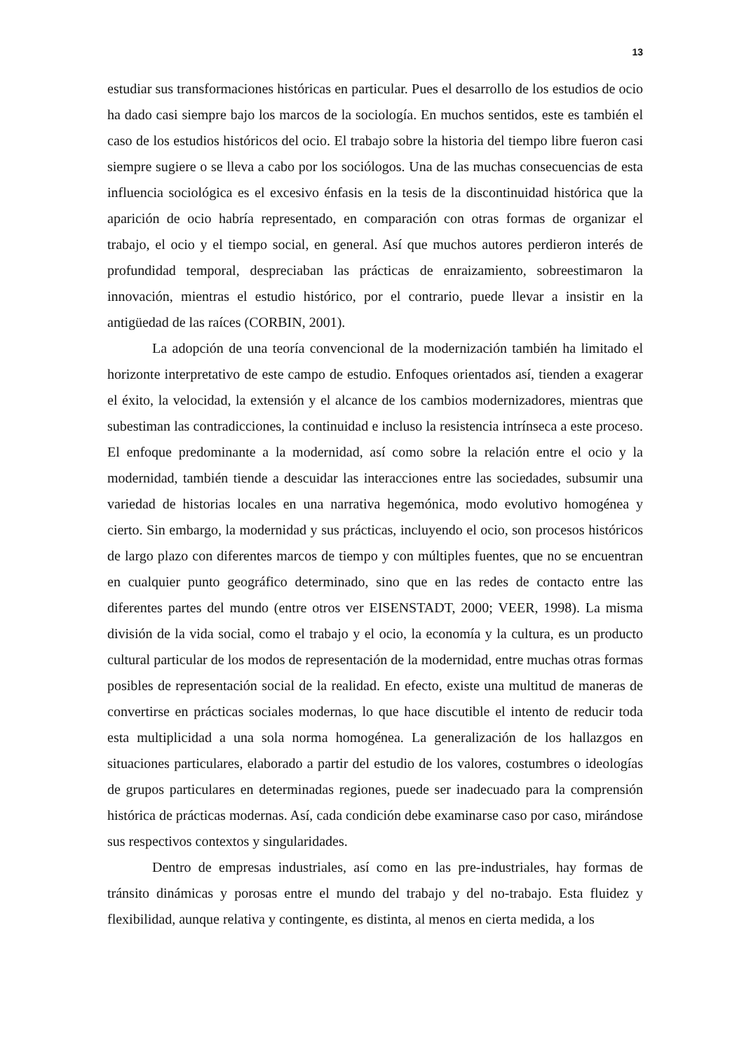13
estudiar sus transformaciones históricas en particular. Pues el desarrollo de los estudios de ocio ha dado casi siempre bajo los marcos de la sociología. En muchos sentidos, este es también el caso de los estudios históricos del ocio. El trabajo sobre la historia del tiempo libre fueron casi siempre sugiere o se lleva a cabo por los sociólogos. Una de las muchas consecuencias de esta influencia sociológica es el excesivo énfasis en la tesis de la discontinuidad histórica que la aparición de ocio habría representado, en comparación con otras formas de organizar el trabajo, el ocio y el tiempo social, en general. Así que muchos autores perdieron interés de profundidad temporal, despreciaban las prácticas de enraizamiento, sobreestimaron la innovación, mientras el estudio histórico, por el contrario, puede llevar a insistir en la antigüedad de las raíces (CORBIN, 2001).
La adopción de una teoría convencional de la modernización también ha limitado el horizonte interpretativo de este campo de estudio. Enfoques orientados así, tienden a exagerar el éxito, la velocidad, la extensión y el alcance de los cambios modernizadores, mientras que subestiman las contradicciones, la continuidad e incluso la resistencia intrínseca a este proceso. El enfoque predominante a la modernidad, así como sobre la relación entre el ocio y la modernidad, también tiende a descuidar las interacciones entre las sociedades, subsumir una variedad de historias locales en una narrativa hegemónica, modo evolutivo homogénea y cierto. Sin embargo, la modernidad y sus prácticas, incluyendo el ocio, son procesos históricos de largo plazo con diferentes marcos de tiempo y con múltiples fuentes, que no se encuentran en cualquier punto geográfico determinado, sino que en las redes de contacto entre las diferentes partes del mundo (entre otros ver EISENSTADT, 2000; VEER, 1998). La misma división de la vida social, como el trabajo y el ocio, la economía y la cultura, es un producto cultural particular de los modos de representación de la modernidad, entre muchas otras formas posibles de representación social de la realidad. En efecto, existe una multitud de maneras de convertirse en prácticas sociales modernas, lo que hace discutible el intento de reducir toda esta multiplicidad a una sola norma homogénea. La generalización de los hallazgos en situaciones particulares, elaborado a partir del estudio de los valores, costumbres o ideologías de grupos particulares en determinadas regiones, puede ser inadecuado para la comprensión histórica de prácticas modernas. Así, cada condición debe examinarse caso por caso, mirándose sus respectivos contextos y singularidades.
Dentro de empresas industriales, así como en las pre-industriales, hay formas de tránsito dinámicas y porosas entre el mundo del trabajo y del no-trabajo. Esta fluidez y flexibilidad, aunque relativa y contingente, es distinta, al menos en cierta medida, a los